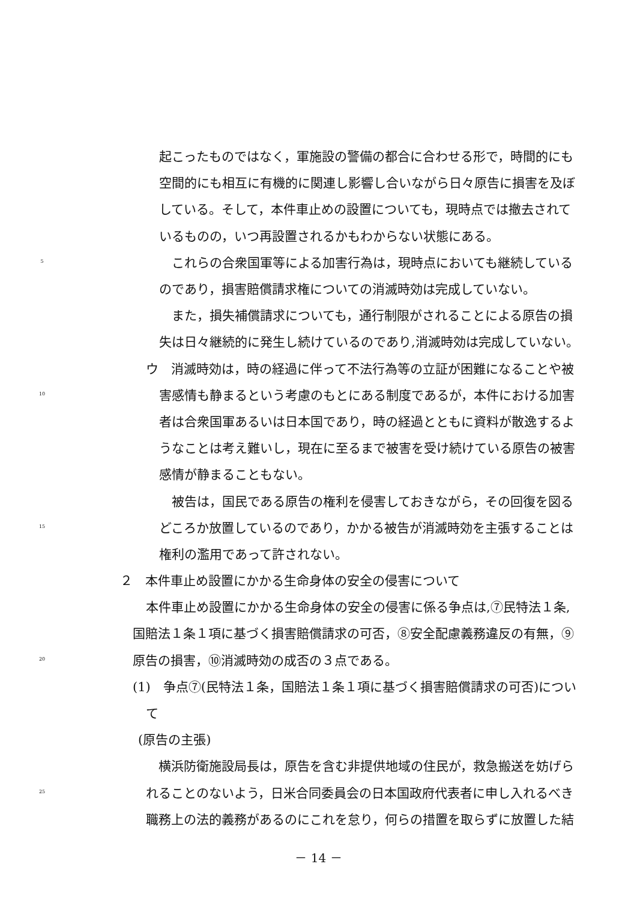起こったものではなく，軍施設の警備の都合に合わせる形で，時間的にも
空間的にも相互に有機的に関連し影響し合いながら日々原告に損害を及ぼ
している。そして，本件車止めの設置についても，現時点では撤去されて
いるものの，いつ再設置されるかもわからない状態にある。
5　これらの合衆国軍等による加害行為は，現時点においても継続している
のであり，損害賠償請求権についての消滅時効は完成していない。
　また，損失補償請求についても，通行制限がされることによる原告の損
失は日々継続的に発生し続けているのであり,消滅時効は完成していない。
ウ　消滅時効は，時の経過に伴って不法行為等の立証が困難になることや被
10 害感情も静まるという考慮のもとにある制度であるが，本件における加害
者は合衆国軍あるいは日本国であり，時の経過とともに資料が散逸するよ
うなことは考え難いし，現在に至るまで被害を受け続けている原告の被害
感情が静まることもない。
　被告は，国民である原告の権利を侵害しておきながら，その回復を図る
15 どころか放置しているのであり，かかる被告が消滅時効を主張することは
権利の濫用であって許されない。
２　本件車止め設置にかかる生命身体の安全の侵害について
本件車止め設置にかかる生命身体の安全の侵害に係る争点は,⑦民特法１条,
国賠法１条１項に基づく損害賠償請求の可否，⑧安全配慮義務違反の有無，⑨
20 原告の損害，⑩消滅時効の成否の３点である。
(1)　争点⑦(民特法１条，国賠法１条１項に基づく損害賠償請求の可否)につい
て
(原告の主張)
　横浜防衛施設局長は，原告を含む非提供地域の住民が，救急搬送を妨げら
25 れることのないよう，日米合同委員会の日本国政府代表者に申し入れるべき
職務上の法的義務があるのにこれを怠り，何らの措置を取らずに放置した結
－ 14 －